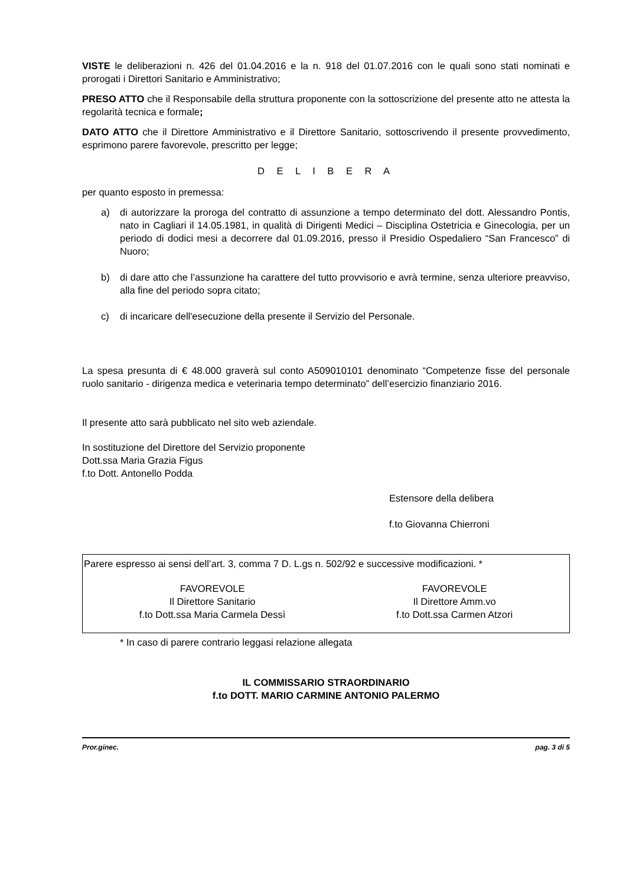VISTE le deliberazioni n. 426 del 01.04.2016 e la n. 918 del 01.07.2016 con le quali sono stati nominati e prorogati i Direttori Sanitario e Amministrativo;
PRESO ATTO che il Responsabile della struttura proponente con la sottoscrizione del presente atto ne attesta la regolarità tecnica e formale;
DATO ATTO che il Direttore Amministrativo e il Direttore Sanitario, sottoscrivendo il presente provvedimento, esprimono parere favorevole, prescritto per legge;
D E L I B E R A
per quanto esposto in premessa:
a) di autorizzare la proroga del contratto di assunzione a tempo determinato del dott. Alessandro Pontis, nato in Cagliari il 14.05.1981, in qualità di Dirigenti Medici – Disciplina Ostetricia e Ginecologia, per un periodo di dodici mesi a decorrere dal 01.09.2016, presso il Presidio Ospedaliero “San Francesco” di Nuoro;
b) di dare atto che l’assunzione ha carattere del tutto provvisorio e avrà termine, senza ulteriore preavviso, alla fine del periodo sopra citato;
c) di incaricare dell'esecuzione della presente il Servizio del Personale.
La spesa presunta di € 48.000 graverà sul conto A509010101 denominato “Competenze fisse del personale ruolo sanitario - dirigenza medica e veterinaria tempo determinato” dell’esercizio finanziario 2016.
Il presente atto sarà pubblicato nel sito web aziendale.
In sostituzione del Direttore del Servizio proponente
Dott.ssa Maria Grazia Figus
f.to Dott. Antonello Podda
Estensore della delibera
f.to Giovanna Chierroni
Parere espresso ai sensi dell’art. 3, comma 7 D. L.gs n. 502/92 e successive modificazioni. *
FAVOREVOLE
Il Direttore Sanitario
f.to Dott.ssa Maria Carmela Dessì
FAVOREVOLE
Il Direttore Amm.vo
f.to Dott.ssa Carmen Atzori
* In caso di parere contrario leggasi relazione allegata
IL COMMISSARIO STRAORDINARIO
f.to DOTT. MARIO CARMINE ANTONIO PALERMO
Pror.ginec. pag. 3 di 5